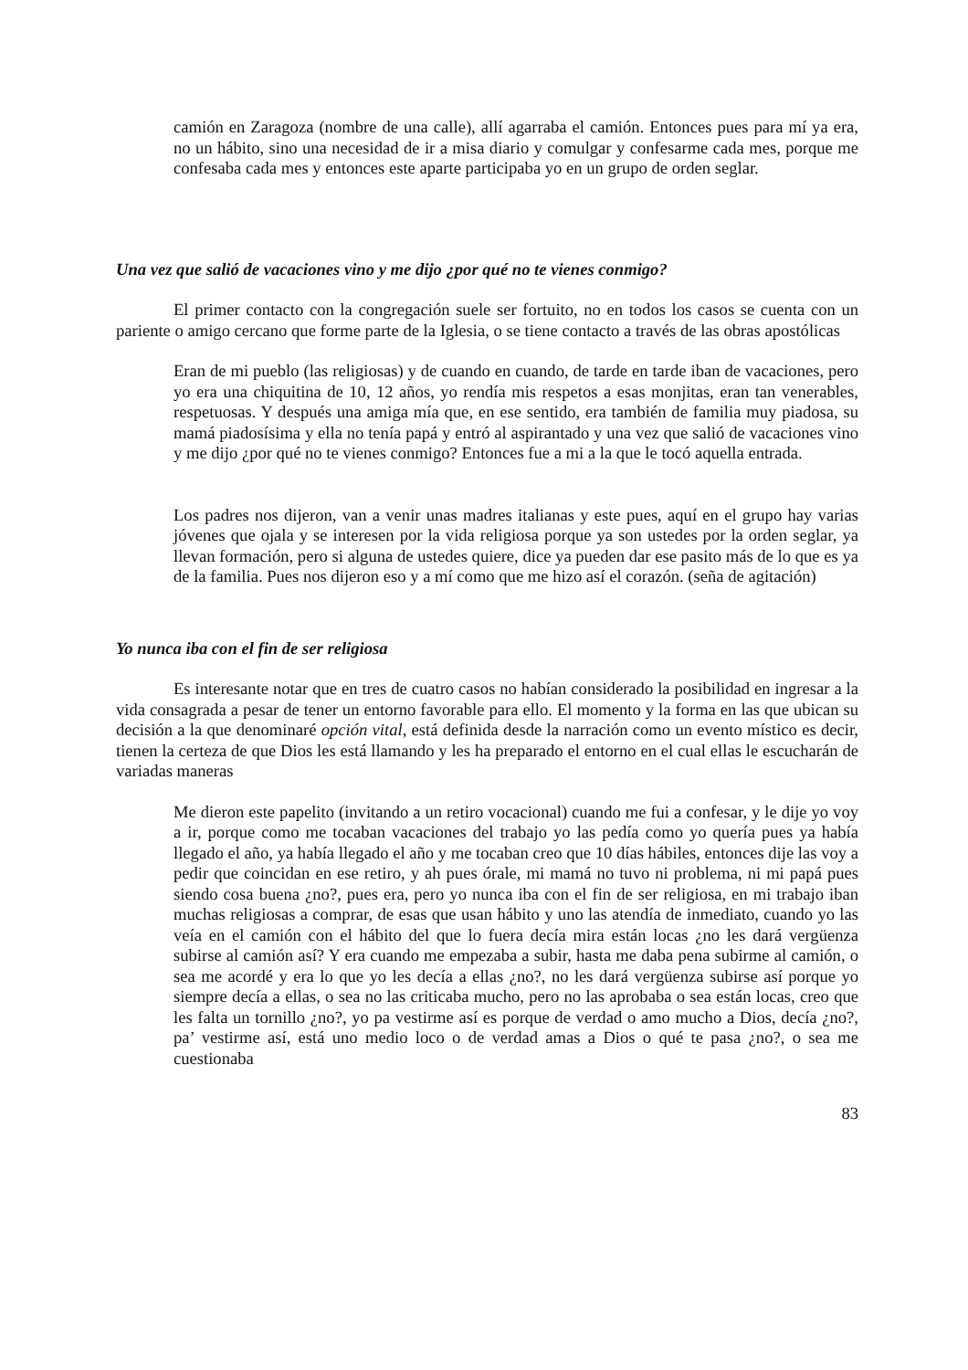camión en Zaragoza (nombre de una calle), allí agarraba el camión. Entonces pues para mí ya era, no un hábito, sino una necesidad de ir a misa diario y comulgar y confesarme cada mes, porque me confesaba cada mes y entonces este aparte participaba yo en un grupo de orden seglar.
Una vez que salió de vacaciones vino y me dijo ¿por qué no te vienes conmigo?
El primer contacto con la congregación suele ser fortuito, no en todos los casos se cuenta con un pariente o amigo cercano que forme parte de la Iglesia, o se tiene contacto a través de las obras apostólicas
Eran de mi pueblo (las religiosas) y de cuando en cuando, de tarde en tarde iban de vacaciones, pero yo era una chiquitina de 10, 12 años, yo rendía mis respetos a esas monjitas, eran tan venerables, respetuosas. Y después una amiga mía que, en ese sentido, era también de familia muy piadosa, su mamá piadosísima y ella no tenía papá y entró al aspirantado y una vez que salió de vacaciones vino y me dijo ¿por qué no te vienes conmigo? Entonces fue a mi a la que le tocó aquella entrada.
Los padres nos dijeron, van a venir unas madres italianas y este pues, aquí en el grupo hay varias jóvenes que ojala y se interesen por la vida religiosa porque ya son ustedes por la orden seglar, ya llevan formación, pero si alguna de ustedes quiere, dice ya pueden dar ese pasito más de lo que es ya de la familia. Pues nos dijeron eso y a mí como que me hizo así el corazón. (seña de agitación)
Yo nunca iba con el fin de ser religiosa
Es interesante notar que en tres de cuatro casos no habían considerado la posibilidad en ingresar a la vida consagrada a pesar de tener un entorno favorable para ello. El momento y la forma en las que ubican su decisión a la que denominaré opción vital, está definida desde la narración como un evento místico es decir, tienen la certeza de que Dios les está llamando y les ha preparado el entorno en el cual ellas le escucharán de variadas maneras
Me dieron este papelito (invitando a un retiro vocacional) cuando me fui a confesar, y le dije yo voy a ir, porque como me tocaban vacaciones del trabajo yo las pedía como yo quería pues ya había llegado el año, ya había llegado el año y me tocaban creo que 10 días hábiles, entonces dije las voy a pedir que coincidan en ese retiro, y ah pues órale, mi mamá no tuvo ni problema, ni mi papá pues siendo cosa buena ¿no?, pues era, pero yo nunca iba con el fin de ser religiosa, en mi trabajo iban muchas religiosas a comprar, de esas que usan hábito y uno las atendía de inmediato, cuando yo las veía en el camión con el hábito del que lo fuera decía mira están locas ¿no les dará vergüenza subirse al camión así? Y era cuando me empezaba a subir, hasta me daba pena subirme al camión, o sea me acordé y era lo que yo les decía a ellas ¿no?, no les dará vergüenza subirse así porque yo siempre decía a ellas, o sea no las criticaba mucho, pero no las aprobaba o sea están locas, creo que les falta un tornillo ¿no?, yo pa vestirme así es porque de verdad o amo mucho a Dios, decía ¿no?, pa’ vestirme así, está uno medio loco o de verdad amas a Dios o qué te pasa ¿no?, o sea me cuestionaba
83